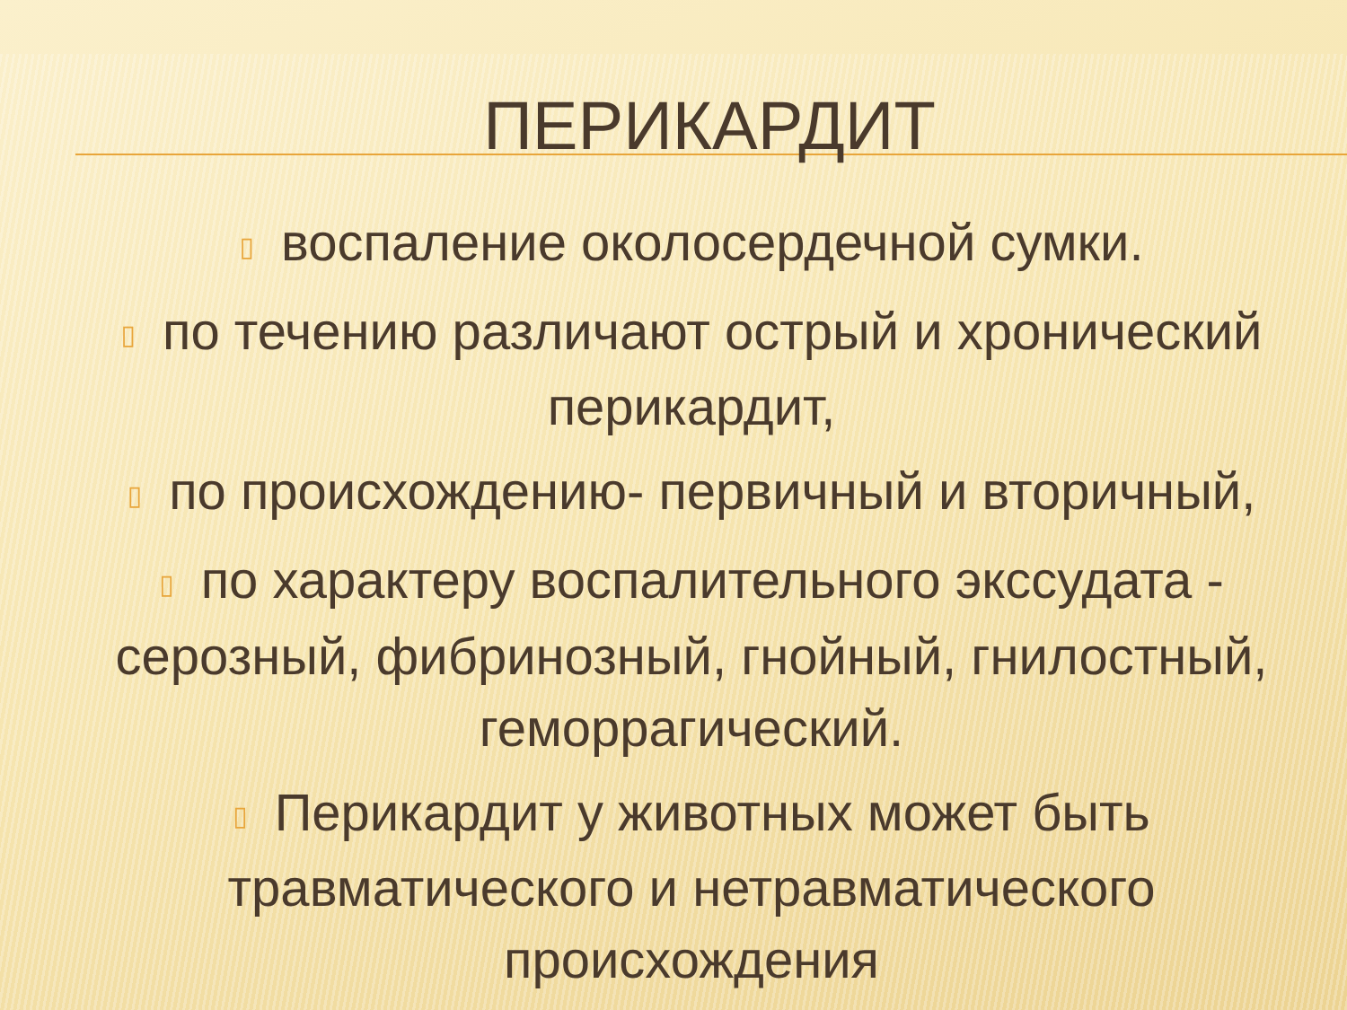ПЕРИКАРДИТ
▯ воспаление околосердечной сумки.
▯ по течению различают острый и хронический перикардит,
▯ по происхождению- первичный и вторичный,
▯ по характеру воспалительного экссудата - серозный, фибринозный, гнойный, гнилостный, геморрагический.
▯ Перикардит у животных может быть травматического и нетравматического происхождения